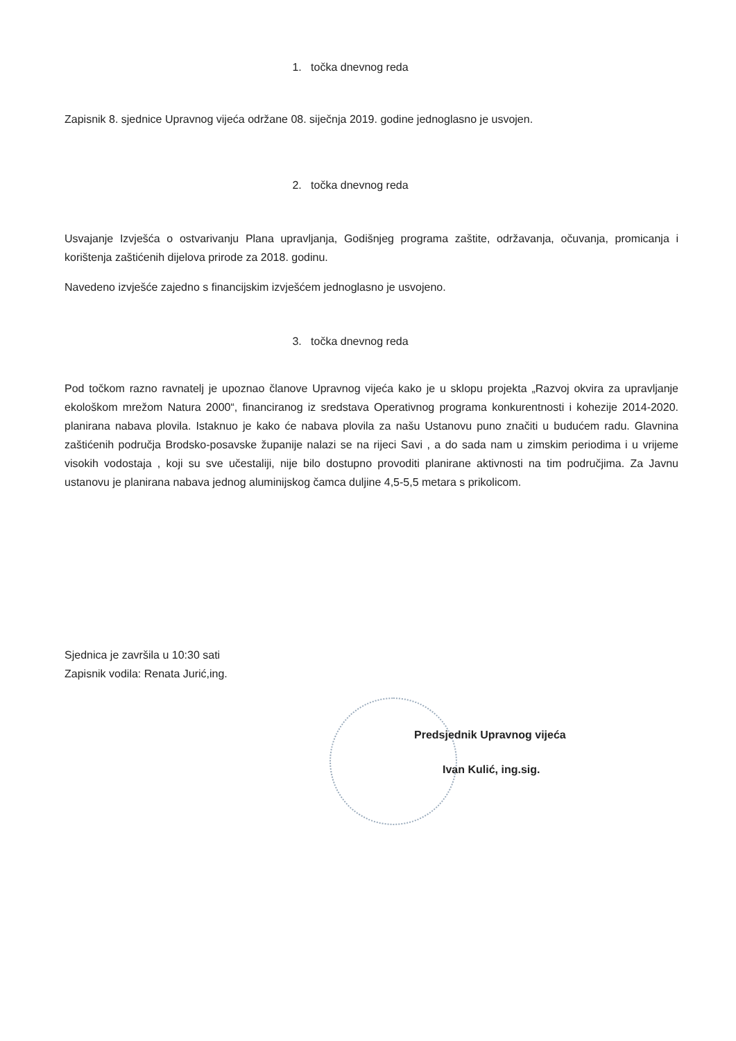1. točka dnevnog reda
Zapisnik 8. sjednice Upravnog vijeća održane 08. siječnja 2019. godine jednoglasno je usvojen.
2. točka dnevnog reda
Usvajanje Izvješća o ostvarivanju Plana upravljanja, Godišnjeg programa zaštite, održavanja, očuvanja, promicanja i korištenja zaštićenih dijelova prirode za 2018. godinu.
Navedeno izvješće zajedno s financijskim izvješćem jednoglasno je usvojeno.
3. točka dnevnog reda
Pod točkom razno ravnatelj je upoznao članove Upravnog vijeća kako je u sklopu projekta „Razvoj okvira za upravljanje ekološkom mrežom Natura 2000“, financiranog iz sredstava Operativnog programa konkurentnosti i kohezije 2014-2020. planirana nabava plovila. Istaknuo je kako će nabava plovila za našu Ustanovu puno značiti u budućem radu. Glavnina zaštićenih područja Brodsko-posavske županije nalazi se na rijeci Savi , a do sada nam u zimskim periodima i u vrijeme visokih vodostaja , koji su sve učestaliji, nije bilo dostupno provoditi planirane aktivnosti na tim područjima. Za Javnu ustanovu je planirana nabava jednog aluminijskog čamca duljine 4,5-5,5 metara s prikolicom.
Sjednica je završila u 10:30 sati
Zapisnik vodila: Renata Jurić,ing.
Predsjednik Upravnog vijeća
Ivan Kulić, ing.sig.